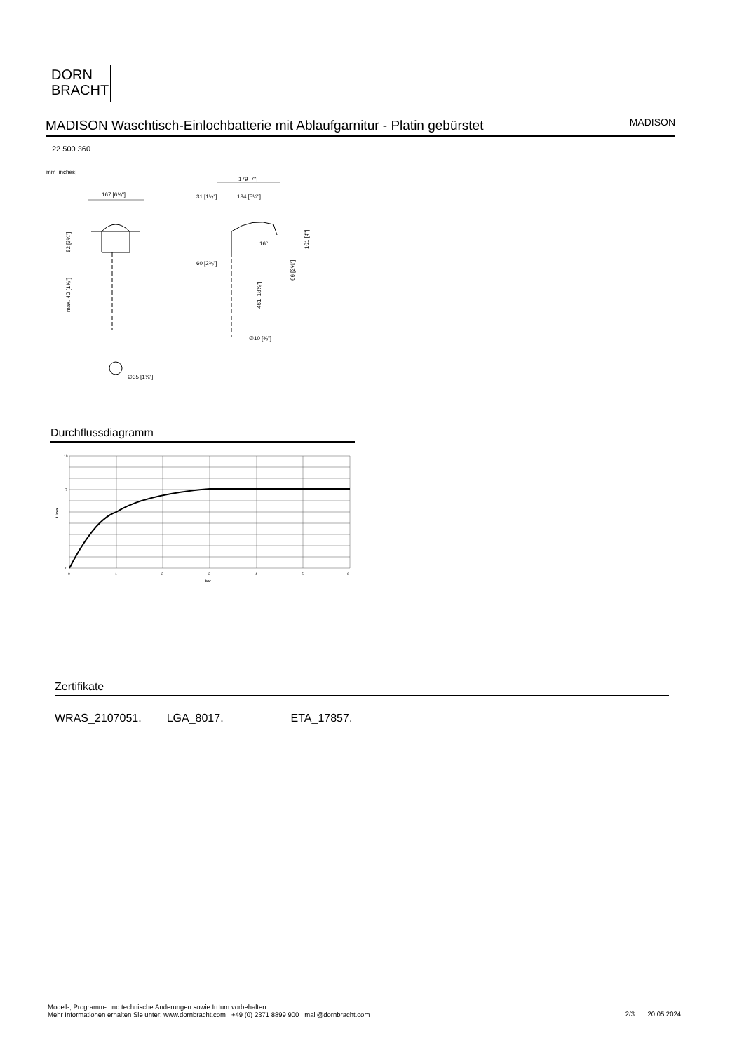DORN
BRACHT
MADISON Waschtisch-Einlochbatterie mit Ablaufgarnitur - Platin gebürstet
MADISON
22 500 360
mm [inches]
167 [6⅝"]
∅35 [1⅜"]
82 [3¼"]
max. 40 [1⅝"]
179 [7"]
31 [1¼"]
134 [5¼"]
60 [2⅜"]
∅10 [⅜"]
16°
101 [4"]
66 [2⅝"]
461 [18⅛"]
Durchflussdiagramm
10
7
0
L/min
0
1
2
3
4
5
6
bar
Zertifikate
WRAS_2107051. LGA_8017. ETA_17857.
Modell-, Programm- und technische Änderungen sowie Irrtum vorbehalten.
Mehr Informationen erhalten Sie unter: www.dornbracht.com +49 (0) 2371 8899 900 mail@dornbracht.com
2/3 20.05.2024